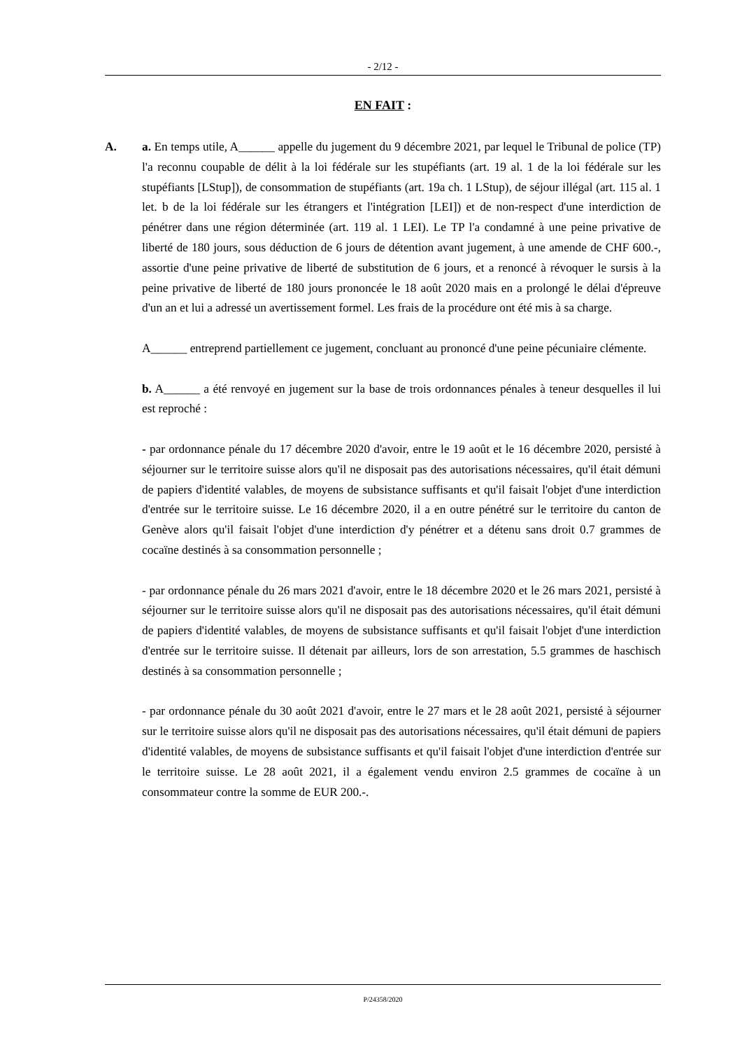- 2/12 -
EN FAIT :
A. a. En temps utile, A______ appelle du jugement du 9 décembre 2021, par lequel le Tribunal de police (TP) l'a reconnu coupable de délit à la loi fédérale sur les stupéfiants (art. 19 al. 1 de la loi fédérale sur les stupéfiants [LStup]), de consommation de stupéfiants (art. 19a ch. 1 LStup), de séjour illégal (art. 115 al. 1 let. b de la loi fédérale sur les étrangers et l'intégration [LEI]) et de non-respect d'une interdiction de pénétrer dans une région déterminée (art. 119 al. 1 LEI). Le TP l'a condamné à une peine privative de liberté de 180 jours, sous déduction de 6 jours de détention avant jugement, à une amende de CHF 600.-, assortie d'une peine privative de liberté de substitution de 6 jours, et a renoncé à révoquer le sursis à la peine privative de liberté de 180 jours prononcée le 18 août 2020 mais en a prolongé le délai d'épreuve d'un an et lui a adressé un avertissement formel. Les frais de la procédure ont été mis à sa charge.
A______ entreprend partiellement ce jugement, concluant au prononcé d'une peine pécuniaire clémente.
b. A______ a été renvoyé en jugement sur la base de trois ordonnances pénales à teneur desquelles il lui est reproché :
- par ordonnance pénale du 17 décembre 2020 d'avoir, entre le 19 août et le 16 décembre 2020, persisté à séjourner sur le territoire suisse alors qu'il ne disposait pas des autorisations nécessaires, qu'il était démuni de papiers d'identité valables, de moyens de subsistance suffisants et qu'il faisait l'objet d'une interdiction d'entrée sur le territoire suisse. Le 16 décembre 2020, il a en outre pénétré sur le territoire du canton de Genève alors qu'il faisait l'objet d'une interdiction d'y pénétrer et a détenu sans droit 0.7 grammes de cocaïne destinés à sa consommation personnelle ;
- par ordonnance pénale du 26 mars 2021 d'avoir, entre le 18 décembre 2020 et le 26 mars 2021, persisté à séjourner sur le territoire suisse alors qu'il ne disposait pas des autorisations nécessaires, qu'il était démuni de papiers d'identité valables, de moyens de subsistance suffisants et qu'il faisait l'objet d'une interdiction d'entrée sur le territoire suisse. Il détenait par ailleurs, lors de son arrestation, 5.5 grammes de haschisch destinés à sa consommation personnelle ;
- par ordonnance pénale du 30 août 2021 d'avoir, entre le 27 mars et le 28 août 2021, persisté à séjourner sur le territoire suisse alors qu'il ne disposait pas des autorisations nécessaires, qu'il était démuni de papiers d'identité valables, de moyens de subsistance suffisants et qu'il faisait l'objet d'une interdiction d'entrée sur le territoire suisse. Le 28 août 2021, il a également vendu environ 2.5 grammes de cocaïne à un consommateur contre la somme de EUR 200.-.
P/24358/2020